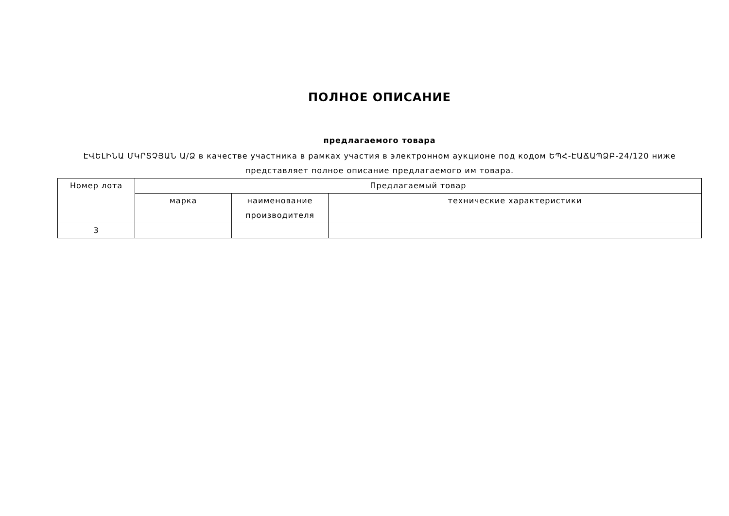ПОЛНОЕ ОПИСАНИЕ
предлагаемого товара
ԷՎԵԼԻՆԱ ՄԿՐՏՉՅԱՆ Ա/Ձ в качестве участника в рамках участия в электронном аукционе под кодом ԵՊՀ-ԷԱՃԱՊՁԲ-24/120 ниже представляет полное описание предлагаемого им товара.
| Номер лота | Предлагаемый товар | | |
| --- | --- | --- | --- |
| | марка | наименование производителя | технические характеристики |
| 3 | | | |